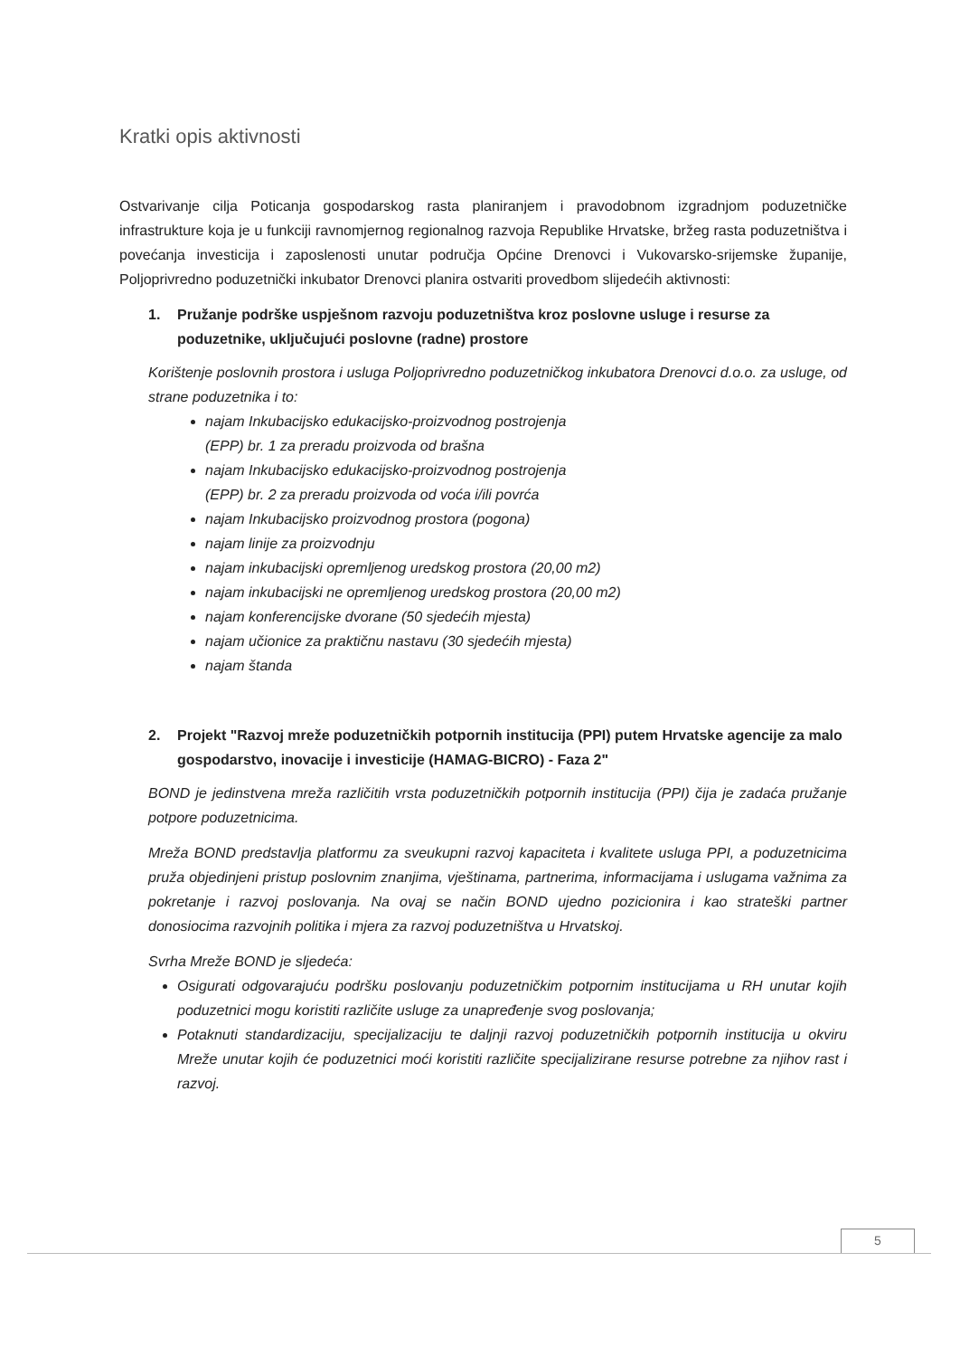Kratki opis aktivnosti
Ostvarivanje cilja Poticanja gospodarskog rasta planiranjem i pravodobnom izgradnjom poduzetničke infrastrukture koja je u funkciji ravnomjernog regionalnog razvoja Republike Hrvatske, bržeg rasta poduzetništva i povećanja investicija i zaposlenosti unutar područja Općine Drenovci i Vukovarsko-srijemske županije, Poljoprivredno poduzetnički inkubator Drenovci planira ostvariti provedbom slijedećih aktivnosti:
1. Pružanje podrške uspješnom razvoju poduzetništva kroz poslovne usluge i resurse za poduzetnike, uključujući poslovne (radne) prostore
Korištenje poslovnih prostora i usluga Poljoprivredno poduzetničkog inkubatora Drenovci d.o.o. za usluge, od strane poduzetnika i to:
najam Inkubacijsko edukacijsko-proizvodnog postrojenja
(EPP) br. 1 za preradu proizvoda od brašna
najam Inkubacijsko edukacijsko-proizvodnog postrojenja
(EPP) br. 2 za preradu proizvoda od voća i/ili povrća
najam Inkubacijsko proizvodnog prostora (pogona)
najam linije za proizvodnju
najam inkubacijski opremljenog uredskog prostora (20,00 m2)
najam inkubacijski ne opremljenog uredskog prostora (20,00 m2)
najam konferencijske dvorane (50 sjedećih mjesta)
najam učionice za praktičnu nastavu (30 sjedećih mjesta)
najam štanda
2. Projekt "Razvoj mreže poduzetničkih potpornih institucija (PPI) putem Hrvatske agencije za malo gospodarstvo, inovacije i investicije (HAMAG-BICRO) - Faza 2"
BOND je jedinstvena mreža različitih vrsta poduzetničkih potpornih institucija (PPI) čija je zadaća pružanje potpore poduzetnicima.
Mreža BOND predstavlja platformu za sveukupni razvoj kapaciteta i kvalitete usluga PPI, a poduzetnicima pruža objedinjeni pristup poslovnim znanjima, vještinama, partnerima, informacijama i uslugama važnima za pokretanje i razvoj poslovanja. Na ovaj se način BOND ujedno pozicionira i kao strateški partner donosiocima razvojnih politika i mjera za razvoj poduzetništva u Hrvatskoj.
Svrha Mreže BOND je sljedeća:
Osigurati odgovarajuću podršku poslovanju poduzetničkim potpornim institucijama u RH unutar kojih poduzetnici mogu koristiti različite usluge za unapređenje svog poslovanja;
Potaknuti standardizaciju, specijalizaciju te daljnji razvoj poduzetničkih potpornih institucija u okviru Mreže unutar kojih će poduzetnici moći koristiti različite specijalizirane resurse potrebne za njihov rast i razvoj.
5